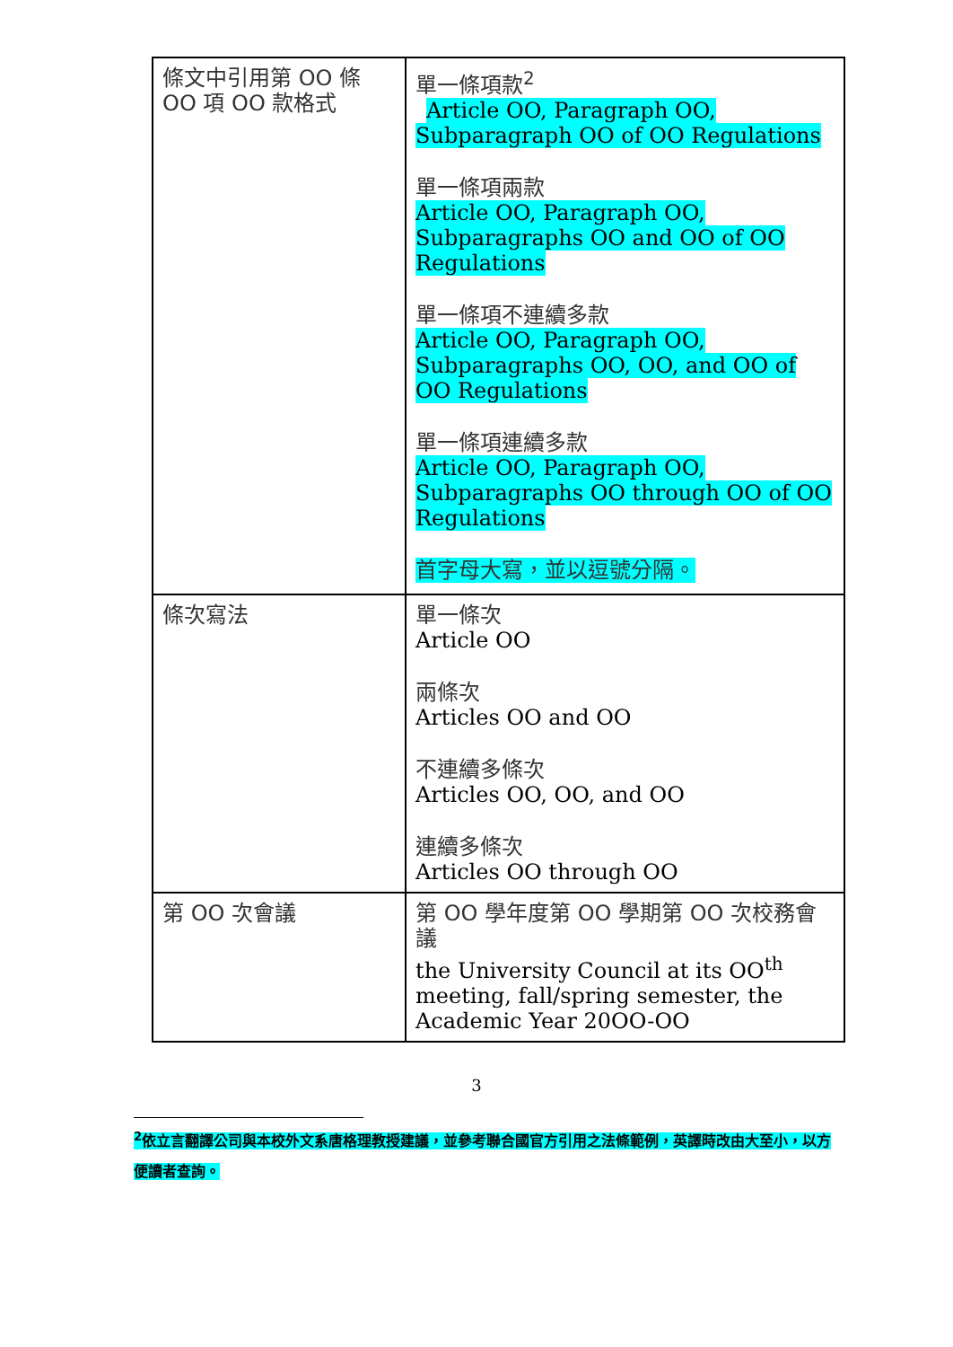| 條文中引用第 OO 條 OO 項 OO 款格式 | 單一條項款<sup>2</sup> Article OO, Paragraph OO, Subparagraph OO of OO Regulations 單一條項兩款 Article OO, Paragraph OO, Subparagraphs OO and OO of OO Regulations 單一條項不連續多款 Article OO, Paragraph OO, Subparagraphs OO, OO, and OO of OO Regulations 單一條項連續多款 Article OO, Paragraph OO, Subparagraphs OO through OO of OO Regulations 首字母大寫，並以逗號分隔。 |
| 條次寫法 | 單一條次 Article OO 兩條次 Articles OO and OO 不連續多條次 Articles OO, OO, and OO 連續多條次 Articles OO through OO |
| 第 OO 次會議 | 第 OO 學年度第 OO 學期第 OO 次校務會議 the University Council at its OO<sup>th</sup> meeting, fall/spring semester, the Academic Year 20OO-OO |
3
<sup>2</sup> 依立言翻譯公司與本校外文系唐格理教授建議，並參考聯合國官方引用之法條範例，英譯時改由大至小，以方便讀者查詢。